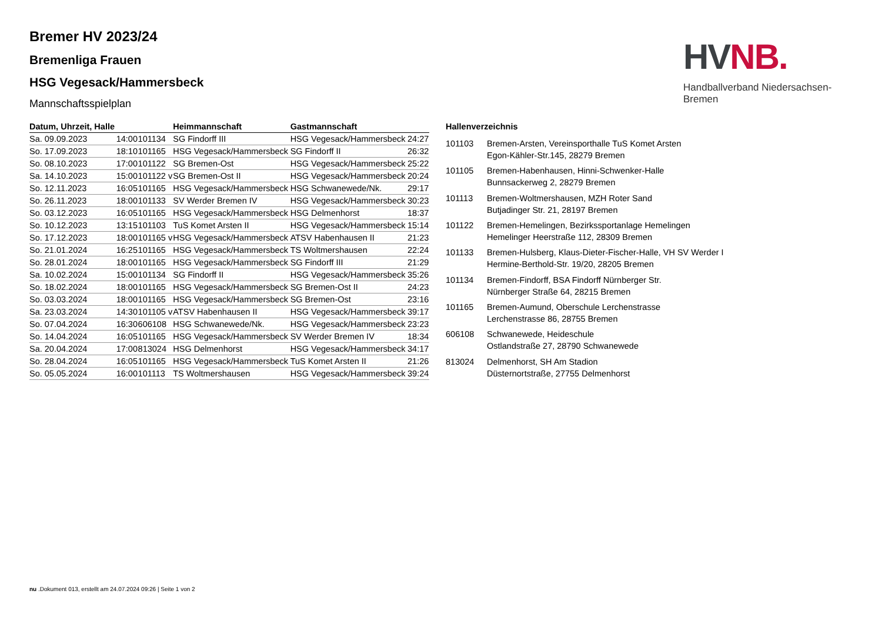HV NB.
Handballverband Niedersachsen-Bremen
Bremer HV 2023/24
Bremenliga Frauen
HSG Vegesack/Hammersbeck
Mannschaftsspielplan
| Datum, Uhrzeit, Halle | | | Heimmannschaft | Gastmannschaft | |
| --- | --- | --- | --- | --- | --- |
| Sa. 09.09.2023 | 14:00 | 101134 | SG Findorff III | HSG Vegesack/Hammersbeck | 24:27 |
| So. 17.09.2023 | 18:10 | 101165 | HSG Vegesack/Hammersbeck | SG Findorff II | 26:32 |
| So. 08.10.2023 | 17:00 | 101122 | SG Bremen-Ost | HSG Vegesack/Hammersbeck | 25:22 |
| Sa. 14.10.2023 | 15:00 | 101122 v | SG Bremen-Ost II | HSG Vegesack/Hammersbeck | 20:24 |
| So. 12.11.2023 | 16:05 | 101165 | HSG Vegesack/Hammersbeck | HSG Schwanewede/Nk. | 29:17 |
| So. 26.11.2023 | 18:00 | 101133 | SV Werder Bremen IV | HSG Vegesack/Hammersbeck | 30:23 |
| So. 03.12.2023 | 16:05 | 101165 | HSG Vegesack/Hammersbeck | HSG Delmenhorst | 18:37 |
| So. 10.12.2023 | 13:15 | 101103 | TuS Komet Arsten II | HSG Vegesack/Hammersbeck | 15:14 |
| So. 17.12.2023 | 18:00 | 101165 v | HSG Vegesack/Hammersbeck | ATSV Habenhausen II | 21:23 |
| So. 21.01.2024 | 16:25 | 101165 | HSG Vegesack/Hammersbeck | TS Woltmershausen | 22:24 |
| So. 28.01.2024 | 18:00 | 101165 | HSG Vegesack/Hammersbeck | SG Findorff III | 21:29 |
| Sa. 10.02.2024 | 15:00 | 101134 | SG Findorff II | HSG Vegesack/Hammersbeck | 35:26 |
| So. 18.02.2024 | 18:00 | 101165 | HSG Vegesack/Hammersbeck | SG Bremen-Ost II | 24:23 |
| So. 03.03.2024 | 18:00 | 101165 | HSG Vegesack/Hammersbeck | SG Bremen-Ost | 23:16 |
| Sa. 23.03.2024 | 14:30 | 101105 v | ATSV Habenhausen II | HSG Vegesack/Hammersbeck | 39:17 |
| So. 07.04.2024 | 16:30 | 606108 | HSG Schwanewede/Nk. | HSG Vegesack/Hammersbeck | 23:23 |
| So. 14.04.2024 | 16:05 | 101165 | HSG Vegesack/Hammersbeck | SV Werder Bremen IV | 18:34 |
| Sa. 20.04.2024 | 17:00 | 813024 | HSG Delmenhorst | HSG Vegesack/Hammersbeck | 34:17 |
| So. 28.04.2024 | 16:05 | 101165 | HSG Vegesack/Hammersbeck | TuS Komet Arsten II | 21:26 |
| So. 05.05.2024 | 16:00 | 101113 | TS Woltmershausen | HSG Vegesack/Hammersbeck | 39:24 |
| Hallenverzeichnis | |
| --- | --- |
| 101103 | Bremen-Arsten, Vereinsporthalle TuS Komet Arsten Egon-Kähler-Str.145, 28279 Bremen |
| 101105 | Bremen-Habenhausen, Hinni-Schwenker-Halle Bunnsackerweg 2, 28279 Bremen |
| 101113 | Bremen-Woltmershausen, MZH Roter Sand Butjadinger Str. 21, 28197 Bremen |
| 101122 | Bremen-Hemelingen, Bezirkssportanlage Hemelingen Hemelinger Heerstraße 112, 28309 Bremen |
| 101133 | Bremen-Hulsberg, Klaus-Dieter-Fischer-Halle, VH SV Werder I Hermine-Berthold-Str. 19/20, 28205 Bremen |
| 101134 | Bremen-Findorff, BSA Findorff Nürnberger Str. Nürnberger Straße 64, 28215 Bremen |
| 101165 | Bremen-Aumund, Oberschule Lerchenstrasse Lerchenstrasse 86, 28755 Bremen |
| 606108 | Schwanewede, Heideschule Ostlandstraße 27, 28790 Schwanewede |
| 813024 | Delmenhorst, SH Am Stadion Düsternortstraße, 27755 Delmenhorst |
nu .Dokument 013, erstellt am 24.07.2024 09:26 | Seite 1 von 2